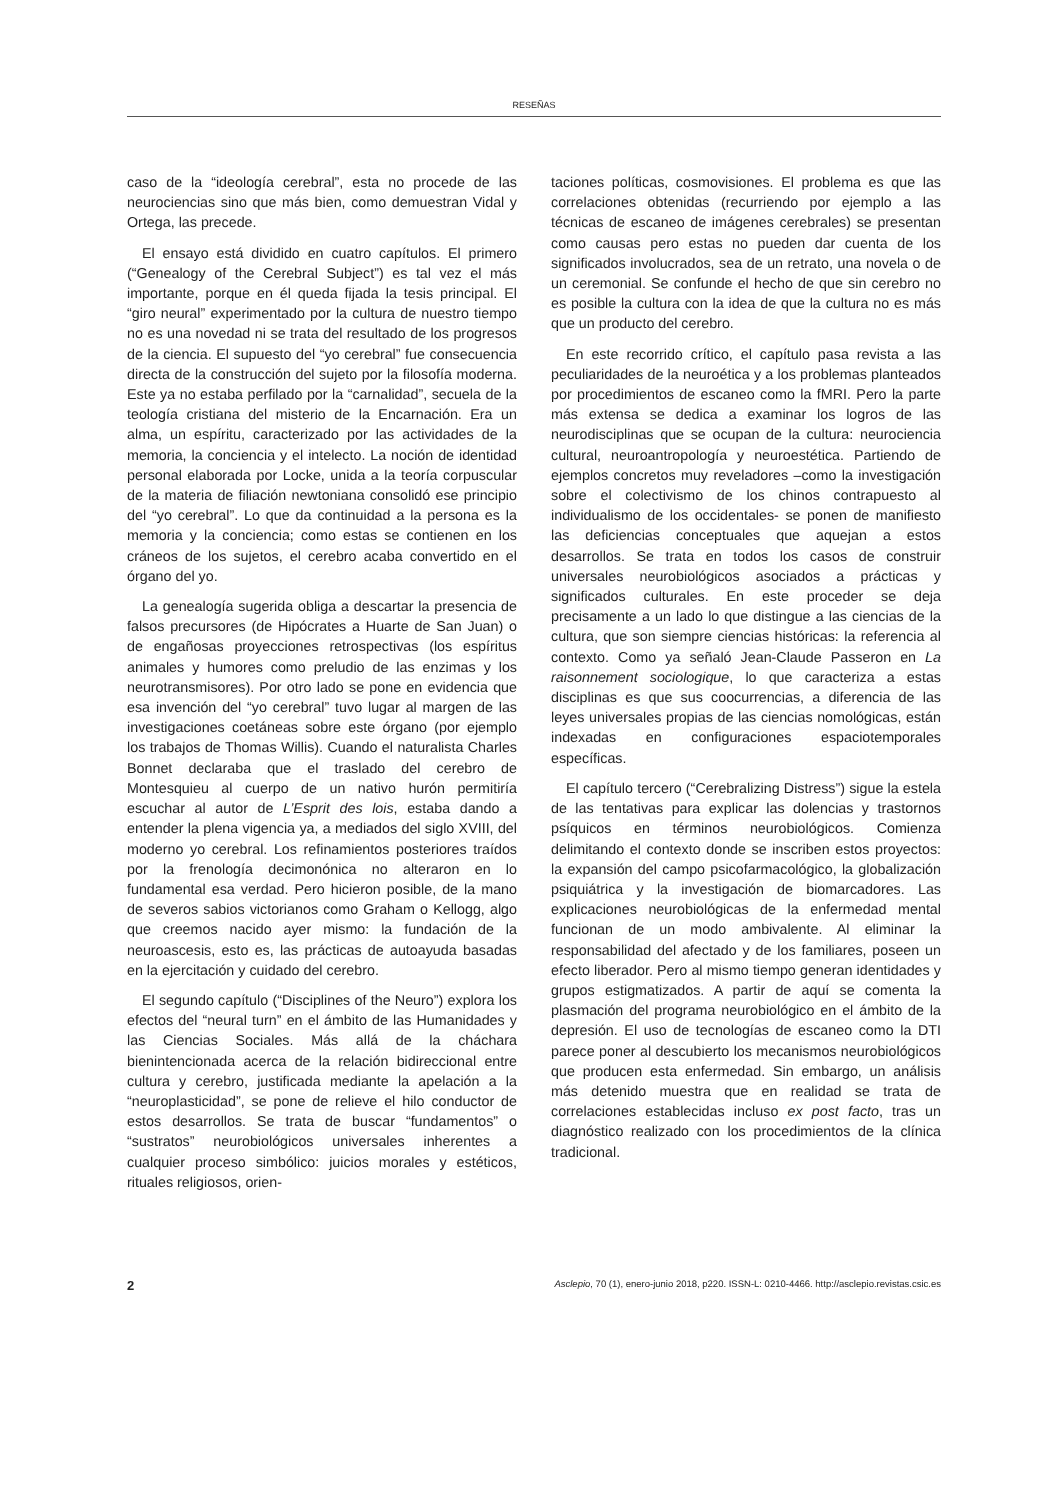RESEÑAS
caso de la “ideología cerebral”, esta no procede de las neurociencias sino que más bien, como demuestran Vidal y Ortega, las precede.
El ensayo está dividido en cuatro capítulos. El primero (“Genealogy of the Cerebral Subject”) es tal vez el más importante, porque en él queda fijada la tesis principal. El “giro neural” experimentado por la cultura de nuestro tiempo no es una novedad ni se trata del resultado de los progresos de la ciencia. El supuesto del “yo cerebral” fue consecuencia directa de la construcción del sujeto por la filosofía moderna. Este ya no estaba perfilado por la “carnalidad”, secuela de la teología cristiana del misterio de la Encarnación. Era un alma, un espíritu, caracterizado por las actividades de la memoria, la conciencia y el intelecto. La noción de identidad personal elaborada por Locke, unida a la teoría corpuscular de la materia de filiación newtoniana consolidó ese principio del “yo cerebral”. Lo que da continuidad a la persona es la memoria y la conciencia; como estas se contienen en los cráneos de los sujetos, el cerebro acaba convertido en el órgano del yo.
La genealogía sugerida obliga a descartar la presencia de falsos precursores (de Hipócrates a Huarte de San Juan) o de engañosas proyecciones retrospectivas (los espíritus animales y humores como preludio de las enzimas y los neurotransmisores). Por otro lado se pone en evidencia que esa invención del “yo cerebral” tuvo lugar al margen de las investigaciones coetáneas sobre este órgano (por ejemplo los trabajos de Thomas Willis). Cuando el naturalista Charles Bonnet declaraba que el traslado del cerebro de Montesquieu al cuerpo de un nativo hurón permitiría escuchar al autor de L’Esprit des lois, estaba dando a entender la plena vigencia ya, a mediados del siglo XVIII, del moderno yo cerebral. Los refinamientos posteriores traídos por la frenología decimonónica no alteraron en lo fundamental esa verdad. Pero hicieron posible, de la mano de severos sabios victorianos como Graham o Kellogg, algo que creemos nacido ayer mismo: la fundación de la neuroascesis, esto es, las prácticas de autoayuda basadas en la ejercitación y cuidado del cerebro.
El segundo capítulo (“Disciplines of the Neuro”) explora los efectos del “neural turn” en el ámbito de las Humanidades y las Ciencias Sociales. Más allá de la cháchara bienintencionada acerca de la relación bidireccional entre cultura y cerebro, justificada mediante la apelación a la “neuroplasticidad”, se pone de relieve el hilo conductor de estos desarrollos. Se trata de buscar “fundamentos” o “sustratos” neurobiológicos universales inherentes a cualquier proceso simbólico: juicios morales y estéticos, rituales religiosos, orien-
taciones políticas, cosmovisiones. El problema es que las correlaciones obtenidas (recurriendo por ejemplo a las técnicas de escaneo de imágenes cerebrales) se presentan como causas pero estas no pueden dar cuenta de los significados involucrados, sea de un retrato, una novela o de un ceremonial. Se confunde el hecho de que sin cerebro no es posible la cultura con la idea de que la cultura no es más que un producto del cerebro.
En este recorrido crítico, el capítulo pasa revista a las peculiaridades de la neuroética y a los problemas planteados por procedimientos de escaneo como la fMRI. Pero la parte más extensa se dedica a examinar los logros de las neurodisciplinas que se ocupan de la cultura: neurociencia cultural, neuroantropología y neuroestética. Partiendo de ejemplos concretos muy reveladores –como la investigación sobre el colectivismo de los chinos contrapuesto al individualismo de los occidentales- se ponen de manifiesto las deficiencias conceptuales que aquejan a estos desarrollos. Se trata en todos los casos de construir universales neurobiológicos asociados a prácticas y significados culturales. En este proceder se deja precisamente a un lado lo que distingue a las ciencias de la cultura, que son siempre ciencias históricas: la referencia al contexto. Como ya señaló Jean-Claude Passeron en La raisonnement sociologique, lo que caracteriza a estas disciplinas es que sus coocurrencias, a diferencia de las leyes universales propias de las ciencias nomológicas, están indexadas en configuraciones espaciotemporales específicas.
El capítulo tercero (“Cerebralizing Distress”) sigue la estela de las tentativas para explicar las dolencias y trastornos psíquicos en términos neurobiológicos. Comienza delimitando el contexto donde se inscriben estos proyectos: la expansión del campo psicofarmacológico, la globalización psiquiátrica y la investigación de biomarcadores. Las explicaciones neurobiológicas de la enfermedad mental funcionan de un modo ambivalente. Al eliminar la responsabilidad del afectado y de los familiares, poseen un efecto liberador. Pero al mismo tiempo generan identidades y grupos estigmatizados. A partir de aquí se comenta la plasmación del programa neurobiológico en el ámbito de la depresión. El uso de tecnologías de escaneo como la DTI parece poner al descubierto los mecanismos neurobiológicos que producen esta enfermedad. Sin embargo, un análisis más detenido muestra que en realidad se trata de correlaciones establecidas incluso ex post facto, tras un diagnóstico realizado con los procedimientos de la clínica tradicional.
2 Asclepio, 70 (1), enero-junio 2018, p220. ISSN-L: 0210-4466. http://asclepio.revistas.csic.es